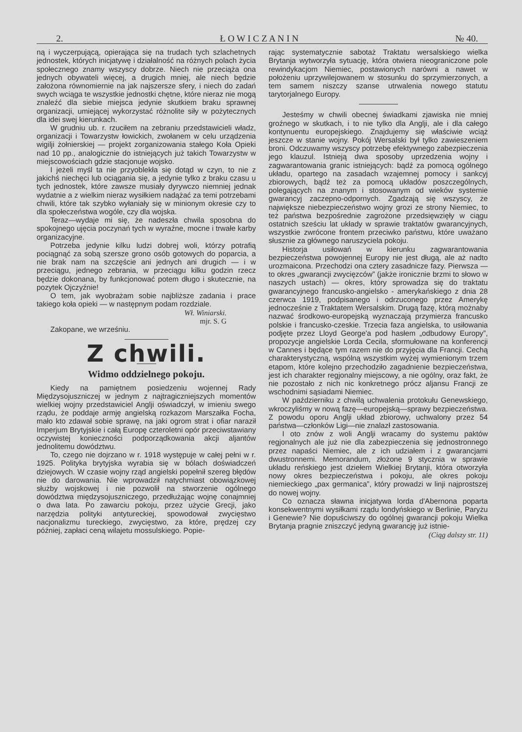2. Ł O W I C Z A N I N № 40.
ną i wyczerpującą, opierająca się na trudach tych szlachetnych jednostek, których inicjatywę i działalność na różnych polach życia społecznego znamy wszyscy dobrze. Niech nie przeciąża ona jednych obywateli więcej, a drugich mniej, ale niech będzie założona równomiernie na jak najszersze sfery, i niech do zadań swych wciąga te wszystkie jednostki chętne, które nieraz nie mogą znaleźć dla siebie miejsca jedynie skutkiem braku sprawnej organizacji, umiejącej wykorzystać różnolite siły w pożytecznych dla idei swej kierunkach.
W grudniu ub. r. rzuciłem na zebraniu przedstawicieli władz, organizacji i Towarzystw łowickich, zwołanem w celu urządzenia wigilji żołnierskiej — projekt zorganizowania stałego Koła Opieki nad 10 pp., analogicznie do istniejących już takich Towarzystw w miejscowościach gdzie stacjonuje wojsko.
I jeżeli myśl ta nie przyoblekła się dotąd w czyn, to nie z jakichś niechęci lub ociągania się, a jedynie tylko z braku czasu u tych jednostek, które zawsze musiały dyrywczo niemniej jednak wydatnie a z wielkim nieraz wysiłkiem nadążać za temi potrzebami chwili, które tak szybko wyłaniały się w minionym okresie czy to dla społeczeństwa wogóle, czy dla wojska.
Teraz—wydaje mi się, że nadeszła chwila sposobna do spokojnego ujęcia poczynań tych w wyraźne, mocne i trwałe karby organizacyjne.
Potrzeba jedynie kilku ludzi dobrej woli, którzy potrafią pociągnąć za sobą szersze grono osób gotowych do poparcia, a nie brak nam na szczęście ani jednych ani drugich — i w przeciągu, jednego zebrania, w przeciągu kilku godzin rzecz będzie dokonana, by funkcjonować potem długo i skutecznie, na pozytek Ojczyźnie!
O tem, jak wyobrażam sobie najbliższe zadania i prace takiego koła opieki — w następnym podam rozdziale.
Wł. Winiarski.
mjr. S. G
Zakopane, we wrześniu.
Z chwili.
Widmo oddzielnego pokoju.
Kiedy na pamiętnem posiedzeniu wojennej Rady Międzysojuszniczej w jednym z najtragiczniejszych momentów wielkiej wojny przedstawiciel Anglji oświadczył, w imieniu swego rządu, że poddaje armję angielską rozkazom Marszałka Focha, mało kto zdawał sobie sprawę, na jaki ogrom strat i ofiar naraził Imperjum Brytyjskie i całą Europę czteroletni opór przeciwstawiany oczywistej konieczności podporządkowania akcji aljantów jednolitemu dowództwu.
To, czego nie dojrzano w r. 1918 występuje w całej pełni w r. 1925. Polityka brytyjska wyrabia się w bólach doświadczeń dziejowych. W czasie wojny rząd angielski popełnił szereg błędów nie do darowania. Nie wprowadził natychmiast obowiązkowej służby wojskowej i nie pozwolił na stworzenie ogólnego dowództwa międzysojuszniczego, przedłużając wojnę conajmniej o dwa lata. Po zawarciu pokoju, przez użycie Grecji, jako narzędzia polityki antytureckiej, spowodował zwycięstwo nacjonalizmu tureckiego, zwycięstwo, za które, prędzej czy później, zapłaci ceną wilajetu mossulskiego. Popie-
rając systematycznie sabotaż Traktatu wersalskiego wielka Brytanja wytworzyła sytuację, która otwiera nieograniczone pole rewindykacjom Niemiec, postawionych narówni a nawet w położeniu uprzywilejowanem w stosunku do sprzymierzonych, a tem samem niszczy szanse utrwalenia nowego statutu tarytorjalnego Europy.
Jesteśmy w chwili obecnej świadkami zjawiska nie mniej groźnego w skutkach, i to nie tylko dla Anglji, ale i dla całego kontynuentu europejskiego. Znajdujemy się właściwie wciąż jeszcze w stanie wojny. Pokój Wersalski był tylko zawieszeniem broni. Odczuwamy wszyscy potrzebę efektywnego zabezpieczenia jego klauzul. Istnieją dwa sposoby uprzedzenia wojny i zagwarantowania granic istniejących: bądź za pomocą ogólnego układu, opartego na zasadach wzajemnej pomocy i sankcyj zbiorowych, bądź też za pomocą układów poszczególnych, polegających na znanym i stosowanym od wieków systemie gwarancyj zaczepno-odpornych. Zgadzają się wszyscy, że największe niebezpieczeństwo wojny grozi ze strony Niemiec, to też państwa bezpośrednie zagrożone przedsięwzięły w ciągu ostatnich sześciu lat układy w sprawie traktatów gwarancyjnych, wszystkie zwrócone frontem przeciwko państwu, które uważano słusznie za głównego naruszyciela pokoju.
Historja usiłowań w kierunku zagwarantowania bezpieczeństwa powojennej Europy nie jest długą, ale aż nadto urozmaicona. Przechodzi ona cztery zasadnicze fazy. Pierwsza — to okres „gwarancji zwycięzców” (jakże ironicznie brzmi to słowo w naszych ustach) — okres, który sprowadza się do traktatu gwarancyjnego francusko-angielsko - amerykańskiego z dnia 28 czerwca 1919, podpisanego i odrzuconego przez Amerykę jednocześnie z Traktatem Wersalskim. Drugą fazę, którą możnaby nazwać środkowo-europejską wyznaczają przymierza francusko polskie i francusko-czeskie. Trzecia faza angielska, to usiłowania podjęte przez Lloyd George'a pod hasłem „odbudowy Europy”, propozycje angielskie Lorda Cecila, sformułowane na konferencji w Cannes i będące tym razem nie do przyjęcia dla Francji. Cechą charakterystyczną, wspólną wszystkim wyżej wymienionym trzem etapom, które kolejno przechodziło zagadnienie bezpieczeństwa, jest ich charakter regjonalny miejscowy, a nie ogólny, oraz fakt, że nie pozostało z nich nic konkretnego prócz aljansu Francji ze wschodnimi sąsiadami Niemiec.
W październiku z chwilą uchwalenia protokułu Genewskiego, wkroczyliśmy w nową fazę—europejską—sprawy bezpieczeństwa. Z powodu oporu Anglji układ zbiorowy, uchwalony przez 54 państwa—członków Ligi—nie znalazł zastosowania.
I oto znów z woli Anglji wracamy do systemu paktów regjonalnych ale już nie dla zabezpieczenia się jednostronnego przez napaści Niemiec, ale z ich udziałem i z gwarancjami dwustronnemi. Memorandum, złożone 9 stycznia w sprawie układu reńskiego jest dziełem Wielkiej Brytanji, która otworzyła nowy okres bezpieczeństwa i pokoju, ale okres pokoju niemieckiego „pax germanica”, który prowadzi w linji najprostszej do nowej wojny.
Co oznacza sławna inicjatywa lorda d'Abernona poparta konsekwentnymi wysiłkami rządu londyńskiego w Berlinie, Paryżu i Genewie? Nie dopuściwszy do ogólnej gwarancji pokoju Wielka Brytanja pragnie zniszczyć jedyną gwarancję już istnie-
(Ciąg dalszy str. 11)